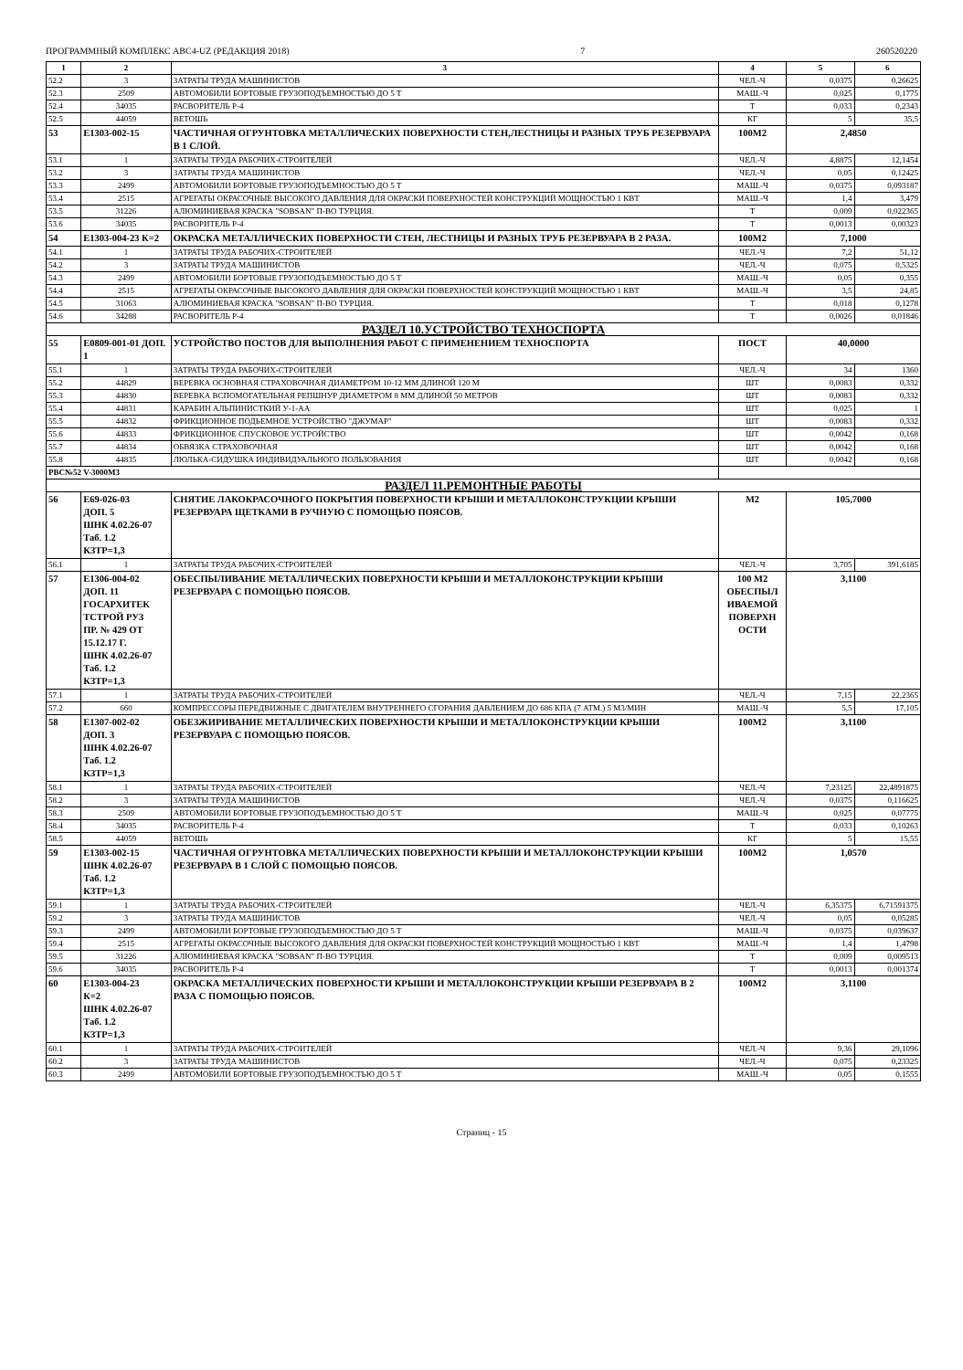ПРОГРАММНЫЙ КОМПЛЕКС АВС4-UZ (РЕДАКЦИЯ 2018) 7 260520220
| 1 | 2 | 3 | 4 | 5 | 6 |
| --- | --- | --- | --- | --- | --- |
| 52.2 | 3 | ЗАТРАТЫ ТРУДА МАШИНИСТОВ | ЧЕЛ.-Ч | 0,0375 | 0,26625 |
| 52.3 | 2509 | АВТОМОБИЛИ БОРТОВЫЕ ГРУЗОПОДЪЕМНОСТЬЮ ДО 5 Т | МАШ.-Ч | 0,025 | 0,1775 |
| 52.4 | 34035 | РАСВОРИТЕЛЬ Р-4 | Т | 0,033 | 0,2343 |
| 52.5 | 44059 | ВЕТОШЬ | КГ | 5 | 35,5 |
| 53 | Е1303-002-15 | ЧАСТИЧНАЯ ОГРУНТОВКА МЕТАЛЛИЧЕСКИХ ПОВЕРХНОСТИ СТЕН,ЛЕСТНИЦЫ И РАЗНЫХ ТРУБ РЕЗЕРВУАРА В 1 СЛОЙ. | 100М2 | 2,4850 | |
| 53.1 | 1 | ЗАТРАТЫ ТРУДА РАБОЧИХ-СТРОИТЕЛЕЙ | ЧЕЛ.-Ч | 4,8875 | 12,1454 |
| 53.2 | 3 | ЗАТРАТЫ ТРУДА МАШИНИСТОВ | ЧЕЛ.-Ч | 0,05 | 0,12425 |
| 53.3 | 2499 | АВТОМОБИЛИ БОРТОВЫЕ ГРУЗОПОДЪЕМНОСТЬЮ ДО 5 Т | МАШ.-Ч | 0,0375 | 0,093187 |
| 53.4 | 2515 | АГРЕГАТЫ ОКРАСОЧНЫЕ ВЫСОКОГО ДАВЛЕНИЯ ДЛЯ ОКРАСКИ ПОВЕРХНОСТЕЙ КОНСТРУКЦИЙ МОЩНОСТЬЮ 1 КВТ | МАШ.-Ч | 1,4 | 3,479 |
| 53.5 | 31226 | АЛЮМИНИЕВАЯ КРАСКА "SOBSAN" П-ВО ТУРЦИЯ. | Т | 0,009 | 0,022365 |
| 53.6 | 34035 | РАСВОРИТЕЛЬ Р-4 | Т | 0,0013 | 0,00323 |
| 54 | Е1303-004-23 К=2 | ОКРАСКА МЕТАЛЛИЧЕСКИХ ПОВЕРХНОСТИ СТЕН, ЛЕСТНИЦЫ И РАЗНЫХ ТРУБ РЕЗЕРВУАРА В 2 РАЗА. | 100М2 | 7,1000 | |
| 54.1 | 1 | ЗАТРАТЫ ТРУДА РАБОЧИХ-СТРОИТЕЛЕЙ | ЧЕЛ.-Ч | 7,2 | 51,12 |
| 54.2 | 3 | ЗАТРАТЫ ТРУДА МАШИНИСТОВ | ЧЕЛ.-Ч | 0,075 | 0,5325 |
| 54.3 | 2499 | АВТОМОБИЛИ БОРТОВЫЕ ГРУЗОПОДЪЕМНОСТЬЮ ДО 5 Т | МАШ.-Ч | 0,05 | 0,355 |
| 54.4 | 2515 | АГРЕГАТЫ ОКРАСОЧНЫЕ ВЫСОКОГО ДАВЛЕНИЯ ДЛЯ ОКРАСКИ ПОВЕРХНОСТЕЙ КОНСТРУКЦИЙ МОЩНОСТЬЮ 1 КВТ | МАШ.-Ч | 3,5 | 24,85 |
| 54.5 | 31063 | АЛЮМИНИЕВАЯ КРАСКА "SOBSAN" П-ВО ТУРЦИЯ. | Т | 0,018 | 0,1278 |
| 54.6 | 34288 | РАСВОРИТЕЛЬ Р-4 | Т | 0,0026 | 0,01846 |
| РАЗДЕЛ 10.УСТРОЙСТВО ТЕХНОСПОРТА | | | | | |
| 55 | Е0809-001-01 ДОП. 1 | УСТРОЙСТВО ПОСТОВ ДЛЯ ВЫПОЛНЕНИЯ РАБОТ С ПРИМЕНЕНИЕМ ТЕХНОСПОРТА | ПОСТ | 40,0000 | |
| 55.1 | 1 | ЗАТРАТЫ ТРУДА РАБОЧИХ-СТРОИТЕЛЕЙ | ЧЕЛ.-Ч | 34 | 1360 |
| 55.2 | 44829 | ВЕРЕВКА ОСНОВНАЯ СТРАХОВОЧНАЯ ДИАМЕТРОМ 10-12 ММ ДЛИНОЙ 120 М | ШТ | 0,0083 | 0,332 |
| 55.3 | 44830 | ВЕРЕВКА ВСПОМОГАТЕЛЬНАЯ РЕПШНУР ДИАМЕТРОМ 8 ММ ДЛИНОЙ 50 МЕТРОВ | ШТ | 0,0083 | 0,332 |
| 55.4 | 44831 | КАРАБИН АЛЬПИНИСТКИЙ У-1-АА | ШТ | 0,025 | 1 |
| 55.5 | 44832 | ФРИКЦИОННОЕ ПОДЬЕМНОЕ УСТРОЙСТВО "ДЖУМАР" | ШТ | 0,0083 | 0,332 |
| 55.6 | 44833 | ФРИКЦИОННОЕ СПУСКОВОЕ УСТРОЙСТВО | ШТ | 0,0042 | 0,168 |
| 55.7 | 44834 | ОБВЯЗКА СТРАХОВОЧНАЯ | ШТ | 0,0042 | 0,168 |
| 55.8 | 44835 | ЛЮЛЬКА-СИДУШКА ИНДИВИДУАЛЬНОГО ПОЛЬЗОВАНИЯ | ШТ | 0,0042 | 0,168 |
| РВС№52 V-3000М3 | | | | | |
| РАЗДЕЛ 11.РЕМОНТНЫЕ РАБОТЫ | | | | | |
| 56 | Е69-026-03 ДОП. 5 ШНК 4.02.26-07 Таб. 1.2 КЗТР=1,3 | СНЯТИЕ ЛАКОКРАСОЧНОГО ПОКРЫТИЯ ПОВЕРХНОСТИ КРЫШИ И МЕТАЛЛОКОНСТРУКЦИИ КРЫШИ РЕЗЕРВУАРА ЩЕТКАМИ В РУЧНУЮ С ПОМОЩЬЮ ПОЯСОВ. | М2 | 105,7000 | |
| 56.1 | 1 | ЗАТРАТЫ ТРУДА РАБОЧИХ-СТРОИТЕЛЕЙ | ЧЕЛ.-Ч | 3,705 | 391,6185 |
| 57 | Е1306-004-02 ДОП. 11 ГОСАРХИТЕК ТСТРОЙ РУЗ ПР. № 429 ОТ 15.12.17 Г. ШНК 4.02.26-07 Таб. 1.2 КЗТР=1,3 | ОБЕСПЫЛИВАНИЕ МЕТАЛЛИЧЕСКИХ ПОВЕРХНОСТИ КРЫШИ И МЕТАЛЛОКОНСТРУКЦИИ КРЫШИ РЕЗЕРВУАРА С ПОМОЩЬЮ ПОЯСОВ. | 100 М2 ОБЕСПЫЛ ИВАЕМОЙ ПОВЕРХН ОСТИ | 3,1100 | |
| 57.1 | 1 | ЗАТРАТЫ ТРУДА РАБОЧИХ-СТРОИТЕЛЕЙ | ЧЕЛ.-Ч | 7,15 | 22,2365 |
| 57.2 | 660 | КОМПРЕССОРЫ ПЕРЕДВИЖНЫЕ С ДВИГАТЕЛЕМ ВНУТРЕННЕГО СГОРАНИЯ ДАВЛЕНИЕМ ДО 686 КПА (7 АТМ.) 5 М3/МИН | МАШ.-Ч | 5,5 | 17,105 |
| 58 | Е1307-002-02 ДОП. 3 ШНК 4.02.26-07 Таб. 1.2 КЗТР=1,3 | ОБЕЗЖИРИВАНИЕ МЕТАЛЛИЧЕСКИХ ПОВЕРХНОСТИ КРЫШИ И МЕТАЛЛОКОНСТРУКЦИИ КРЫШИ РЕЗЕРВУАРА С ПОМОЩЬЮ ПОЯСОВ. | 100М2 | 3,1100 | |
| 58.1 | 1 | ЗАТРАТЫ ТРУДА РАБОЧИХ-СТРОИТЕЛЕЙ | ЧЕЛ.-Ч | 7,23125 | 22,4891875 |
| 58.2 | 3 | ЗАТРАТЫ ТРУДА МАШИНИСТОВ | ЧЕЛ.-Ч | 0,0375 | 0,116625 |
| 58.3 | 2509 | АВТОМОБИЛИ БОРТОВЫЕ ГРУЗОПОДЪЕМНОСТЬЮ ДО 5 Т | МАШ.-Ч | 0,025 | 0,07775 |
| 58.4 | 34035 | РАСВОРИТЕЛЬ Р-4 | Т | 0,033 | 0,10263 |
| 58.5 | 44059 | ВЕТОШЬ | КГ | 5 | 15,55 |
| 59 | Е1303-002-15 ШНК 4.02.26-07 Таб. 1.2 КЗТР=1,3 | ЧАСТИЧНАЯ ОГРУНТОВКА МЕТАЛЛИЧЕСКИХ ПОВЕРХНОСТИ КРЫШИ И МЕТАЛЛОКОНСТРУКЦИИ КРЫШИ РЕЗЕРВУАРА В 1 СЛОЙ С ПОМОЩЬЮ ПОЯСОВ. | 100М2 | 1,0570 | |
| 59.1 | 1 | ЗАТРАТЫ ТРУДА РАБОЧИХ-СТРОИТЕЛЕЙ | ЧЕЛ.-Ч | 6,35375 | 6,71591375 |
| 59.2 | 3 | ЗАТРАТЫ ТРУДА МАШИНИСТОВ | ЧЕЛ.-Ч | 0,05 | 0,05285 |
| 59.3 | 2499 | АВТОМОБИЛИ БОРТОВЫЕ ГРУЗОПОДЪЕМНОСТЬЮ ДО 5 Т | МАШ.-Ч | 0,0375 | 0,039637 |
| 59.4 | 2515 | АГРЕГАТЫ ОКРАСОЧНЫЕ ВЫСОКОГО ДАВЛЕНИЯ ДЛЯ ОКРАСКИ ПОВЕРХНОСТЕЙ КОНСТРУКЦИЙ МОЩНОСТЬЮ 1 КВТ | МАШ.-Ч | 1,4 | 1,4798 |
| 59.5 | 31226 | АЛЮМИНИЕВАЯ КРАСКА "SOBSAN" П-ВО ТУРЦИЯ. | Т | 0,009 | 0,009513 |
| 59.6 | 34035 | РАСВОРИТЕЛЬ Р-4 | Т | 0,0013 | 0,001374 |
| 60 | Е1303-004-23 К=2 ШНК 4.02.26-07 Таб. 1.2 КЗТР=1,3 | ОКРАСКА МЕТАЛЛИЧЕСКИХ ПОВЕРХНОСТИ КРЫШИ И МЕТАЛЛОКОНСТРУКЦИИ КРЫШИ РЕЗЕРВУАРА В 2 РАЗА С ПОМОЩЬЮ ПОЯСОВ. | 100М2 | 3,1100 | |
| 60.1 | 1 | ЗАТРАТЫ ТРУДА РАБОЧИХ-СТРОИТЕЛЕЙ | ЧЕЛ.-Ч | 9,36 | 29,1096 |
| 60.2 | 3 | ЗАТРАТЫ ТРУДА МАШИНИСТОВ | ЧЕЛ.-Ч | 0,075 | 0,23325 |
| 60.3 | 2499 | АВТОМОБИЛИ БОРТОВЫЕ ГРУЗОПОДЪЕМНОСТЬЮ ДО 5 Т | МАШ.-Ч | 0,05 | 0,1555 |
Страниц - 15